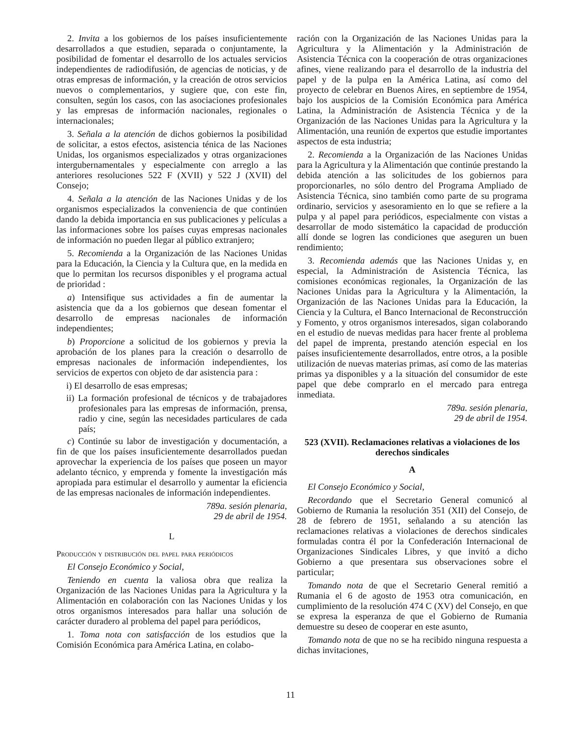2. Invita a los gobiernos de los países insuficientemente desarrollados a que estudien, separada o conjuntamente, la posibilidad de fomentar el desarrollo de los actuales servicios independientes de radiodifusión, de agencias de noticias, y de otras empresas de información, y la creación de otros servicios nuevos o complementarios, y sugiere que, con este fin, consulten, según los casos, con las asociaciones profesionales y las empresas de información nacionales, regionales o internacionales;
3. Señala a la atención de dichos gobiernos la posibilidad de solicitar, a estos efectos, asistencia ténica de las Naciones Unidas, los organismos especializados y otras organizaciones intergubernamentales y especialmente con arreglo a las anteriores resoluciones 522 F (XVII) y 522 J (XVII) del Consejo;
4. Señala a la atención de las Naciones Unidas y de los organismos especializados la conveniencia de que continúen dando la debida importancia en sus publicaciones y películas a las informaciones sobre los países cuyas empresas nacionales de información no pueden llegar al público extranjero;
5. Recomienda a la Organización de las Naciones Unidas para la Educación, la Ciencia y la Cultura que, en la medida en que lo permitan los recursos disponibles y el programa actual de prioridad :
a) Intensifique sus actividades a fin de aumentar la asistencia que da a los gobiernos que desean fomentar el desarrollo de empresas nacionales de información independientes;
b) Proporcione a solicitud de los gobiernos y previa la aprobación de los planes para la creación o desarrollo de empresas nacionales de información independientes, los servicios de expertos con objeto de dar asistencia para :
i) El desarrollo de esas empresas;
ii) La formación profesional de técnicos y de trabajadores profesionales para las empresas de información, prensa, radio y cine, según las necesidades particulares de cada país;
c) Continúe su labor de investigación y documentación, a fin de que los países insuficientemente desarrollados puedan aprovechar la experiencia de los países que poseen un mayor adelanto técnico, y emprenda y fomente la investigación más apropiada para estimular el desarrollo y aumentar la eficiencia de las empresas nacionales de información independientes.
789a. sesión plenaria,
29 de abril de 1954.
L
Producción y distribución del papel para periódicos
El Consejo Económico y Social,
Teniendo en cuenta la valiosa obra que realiza la Organización de las Naciones Unidas para la Agricultura y la Alimentación en colaboración con las Naciones Unidas y los otros organismos interesados para hallar una solución de carácter duradero al problema del papel para periódicos,
1. Toma nota con satisfacción de los estudios que la Comisión Económica para América Latina, en colabo-
ración con la Organización de las Naciones Unidas para la Agricultura y la Alimentación y la Administración de Asistencia Técnica con la cooperación de otras organizaciones afines, viene realizando para el desarrollo de la industria del papel y de la pulpa en la América Latina, así como del proyecto de celebrar en Buenos Aires, en septiembre de 1954, bajo los auspicios de la Comisión Económica para América Latina, la Administración de Asistencia Técnica y de la Organización de las Naciones Unidas para la Agricultura y la Alimentación, una reunión de expertos que estudie importantes aspectos de esta industria;
2. Recomienda a la Organización de las Naciones Unidas para la Agricultura y la Alimentación que continúe prestando la debida atención a las solicitudes de los gobiernos para proporcionarles, no sólo dentro del Programa Ampliado de Asistencia Técnica, sino también como parte de su programa ordinario, servicios y asesoramiento en lo que se refiere a la pulpa y al papel para periódicos, especialmente con vistas a desarrollar de modo sistemático la capacidad de producción allí donde se logren las condiciones que aseguren un buen rendimiento;
3. Recomienda además que las Naciones Unidas y, en especial, la Administración de Asistencia Técnica, las comisiones económicas regionales, la Organización de las Naciones Unidas para la Agricultura y la Alimentación, la Organización de las Naciones Unidas para la Educación, la Ciencia y la Cultura, el Banco Internacional de Reconstrucción y Fomento, y otros organismos interesados, sigan colaborando en el estudio de nuevas medidas para hacer frente al problema del papel de imprenta, prestando atención especial en los países insuficientemente desarrollados, entre otros, a la posible utilización de nuevas materias primas, así como de las materias primas ya disponibles y a la situación del consumidor de este papel que debe comprarlo en el mercado para entrega inmediata.
789a. sesión plenaria,
29 de abril de 1954.
523 (XVII). Reclamaciones relativas a violaciones de los derechos sindicales
A
El Consejo Económico y Social,
Recordando que el Secretario General comunicó al Gobierno de Rumania la resolución 351 (XII) del Consejo, de 28 de febrero de 1951, señalando a su atención las reclamaciones relativas a violaciones de derechos sindicales formuladas contra él por la Confederación Internacional de Organizaciones Sindicales Libres, y que invitó a dicho Gobierno a que presentara sus observaciones sobre el particular;
Tomando nota de que el Secretario General remitió a Rumania el 6 de agosto de 1953 otra comunicación, en cumplimiento de la resolución 474 C (XV) del Consejo, en que se expresa la esperanza de que el Gobierno de Rumania demuestre su deseo de cooperar en este asunto,
Tomando nota de que no se ha recibido ninguna respuesta a dichas invitaciones,
11